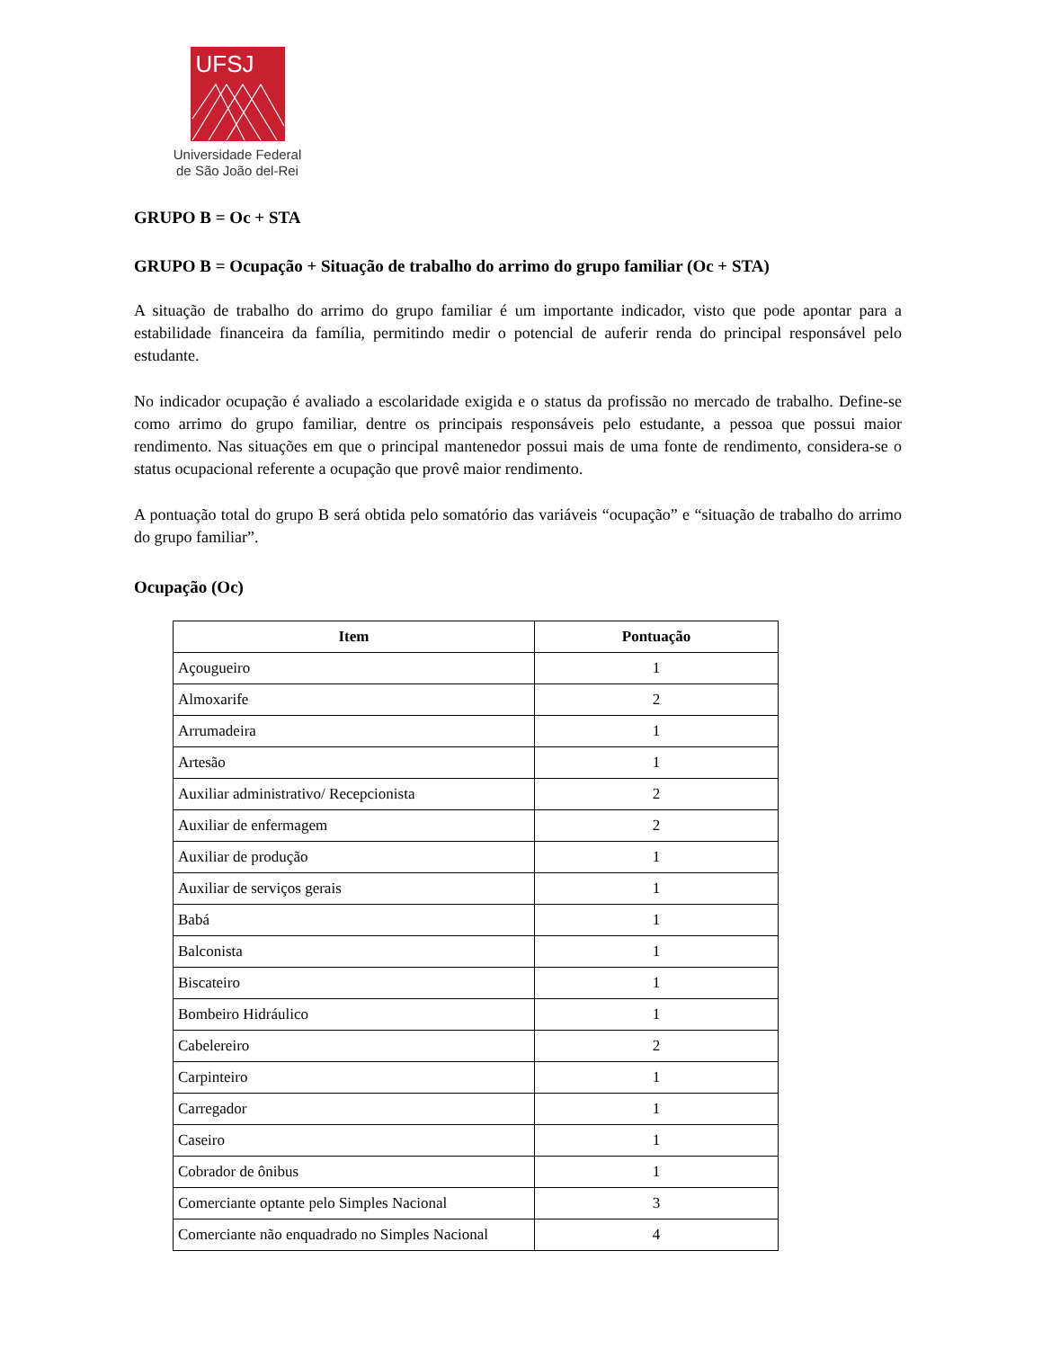UFSJ
Universidade Federal
de São João del-Rei
GRUPO B = Oc + STA
GRUPO B = Ocupação + Situação de trabalho do arrimo do grupo familiar (Oc + STA)
A situação de trabalho do arrimo do grupo familiar é um importante indicador, visto que pode apontar para a estabilidade financeira da família, permitindo medir o potencial de auferir renda do principal responsável pelo estudante.
No indicador ocupação é avaliado a escolaridade exigida e o status da profissão no mercado de trabalho. Define-se como arrimo do grupo familiar, dentre os principais responsáveis pelo estudante, a pessoa que possui maior rendimento. Nas situações em que o principal mantenedor possui mais de uma fonte de rendimento, considera-se o status ocupacional referente a ocupação que provê maior rendimento.
A pontuação total do grupo B será obtida pelo somatório das variáveis “ocupação” e “situação de trabalho do arrimo do grupo familiar”.
Ocupação (Oc)
| Item | Pontuação |
| --- | --- |
| Açougueiro | 1 |
| Almoxarife | 2 |
| Arrumadeira | 1 |
| Artesão | 1 |
| Auxiliar administrativo/ Recepcionista | 2 |
| Auxiliar de enfermagem | 2 |
| Auxiliar de produção | 1 |
| Auxiliar de serviços gerais | 1 |
| Babá | 1 |
| Balconista | 1 |
| Biscateiro | 1 |
| Bombeiro Hidráulico | 1 |
| Cabelereiro | 2 |
| Carpinteiro | 1 |
| Carregador | 1 |
| Caseiro | 1 |
| Cobrador de ônibus | 1 |
| Comerciante optante pelo Simples Nacional | 3 |
| Comerciante não enquadrado no Simples Nacional | 4 |